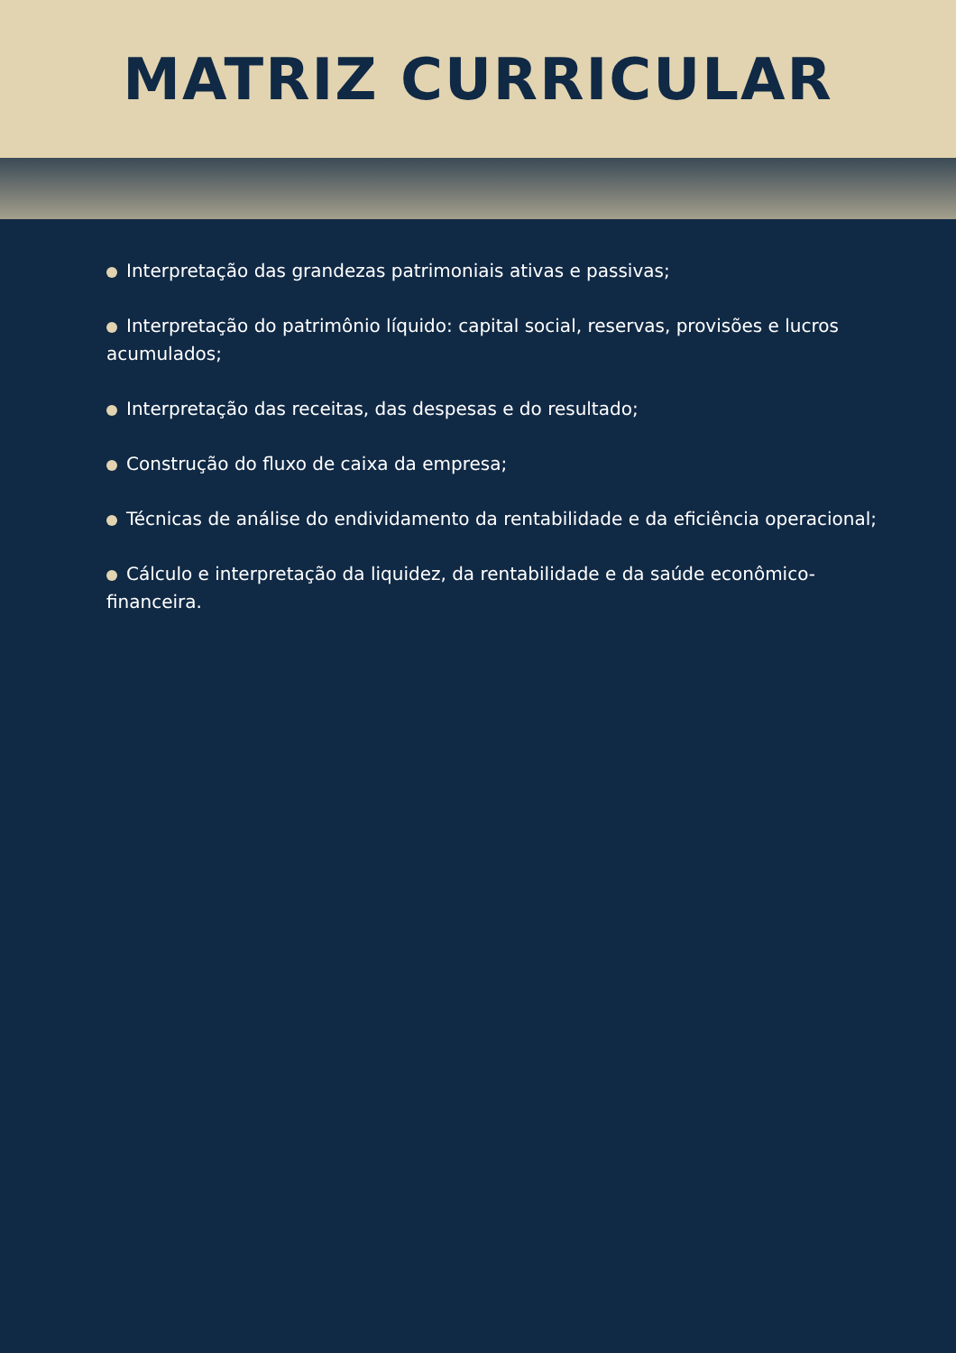MATRIZ CURRICULAR
Interpretação das grandezas patrimoniais ativas e passivas;
Interpretação do patrimônio líquido: capital social, reservas, provisões e lucros acumulados;
Interpretação das receitas, das despesas e do resultado;
Construção do fluxo de caixa da empresa;
Técnicas de análise do endividamento da rentabilidade e da eficiência operacional;
Cálculo e interpretação da liquidez, da rentabilidade e da saúde econômico-financeira.